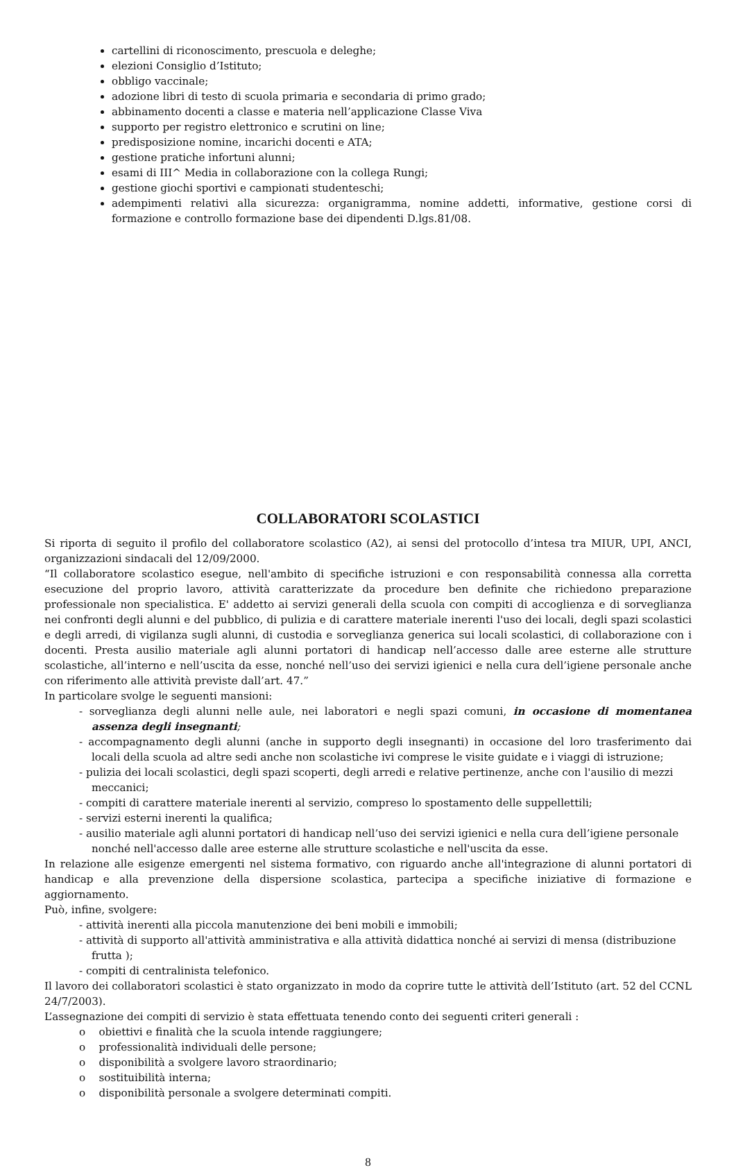cartellini di riconoscimento, prescuola e deleghe;
elezioni Consiglio d’Istituto;
obbligo vaccinale;
adozione libri di testo di scuola primaria e secondaria di primo grado;
abbinamento docenti a classe e materia nell’applicazione Classe Viva
supporto per registro elettronico e scrutini on line;
predisposizione nomine, incarichi docenti e ATA;
gestione pratiche infortuni alunni;
esami di III^ Media in collaborazione con la collega Rungi;
gestione giochi sportivi e campionati studenteschi;
adempimenti relativi alla sicurezza: organigramma, nomine addetti, informative, gestione corsi di formazione e controllo formazione base dei dipendenti D.lgs.81/08.
COLLABORATORI SCOLASTICI
Si riporta di seguito il profilo del collaboratore scolastico (A2), ai sensi del protocollo d’intesa tra MIUR, UPI, ANCI, organizzazioni sindacali del 12/09/2000.
“Il collaboratore scolastico esegue, nell'ambito di specifiche istruzioni e con responsabilità connessa alla corretta esecuzione del proprio lavoro, attività caratterizzate da procedure ben definite che richiedono preparazione professionale non specialistica. E' addetto ai servizi generali della scuola con compiti di accoglienza e di sorveglianza nei confronti degli alunni e del pubblico, di pulizia e di carattere materiale inerenti l'uso dei locali, degli spazi scolastici e degli arredi, di vigilanza sugli alunni, di custodia e sorveglianza generica sui locali scolastici, di collaborazione con i docenti. Presta ausilio materiale agli alunni portatori di handicap nell’accesso dalle aree esterne alle strutture scolastiche, all’interno e nell’uscita da esse, nonché nell’uso dei servizi igienici e nella cura dell’igiene personale anche con riferimento alle attività previste dall’art. 47.”
In particolare svolge le seguenti mansioni:
- sorveglianza degli alunni nelle aule, nei laboratori e negli spazi comuni, in occasione di momentanea assenza degli insegnanti;
- accompagnamento degli alunni (anche in supporto degli insegnanti) in occasione del loro trasferimento dai locali della scuola ad altre sedi anche non scolastiche ivi comprese le visite guidate e i viaggi di istruzione;
- pulizia dei locali scolastici, degli spazi scoperti, degli arredi e relative pertinenze, anche con l'ausilio di mezzi meccanici;
- compiti di carattere materiale inerenti al servizio, compreso lo spostamento delle suppellettili;
- servizi esterni inerenti la qualifica;
- ausilio materiale agli alunni portatori di handicap nell’uso dei servizi igienici e nella cura dell’igiene personale nonché nell'accesso dalle aree esterne alle strutture scolastiche e nell'uscita da esse.
In relazione alle esigenze emergenti nel sistema formativo, con riguardo anche all'integrazione di alunni portatori di handicap e alla prevenzione della dispersione scolastica, partecipa a specifiche iniziative di formazione e aggiornamento.
Può, infine, svolgere:
- attività inerenti alla piccola manutenzione dei beni mobili e immobili;
- attività di supporto all'attività amministrativa e alla attività didattica nonché ai servizi di mensa (distribuzione frutta );
- compiti di centralinista telefonico.
Il lavoro dei collaboratori scolastici è stato organizzato in modo da coprire tutte le attività dell’Istituto (art. 52 del CCNL 24/7/2003).
L’assegnazione dei compiti di servizio è stata effettuata tenendo conto dei seguenti criteri generali :
o obiettivi e finalità che la scuola intende raggiungere;
o professionalità individuali delle persone;
o disponibilità a svolgere lavoro straordinario;
o sostituibilità interna;
o disponibilità personale a svolgere determinati compiti.
8